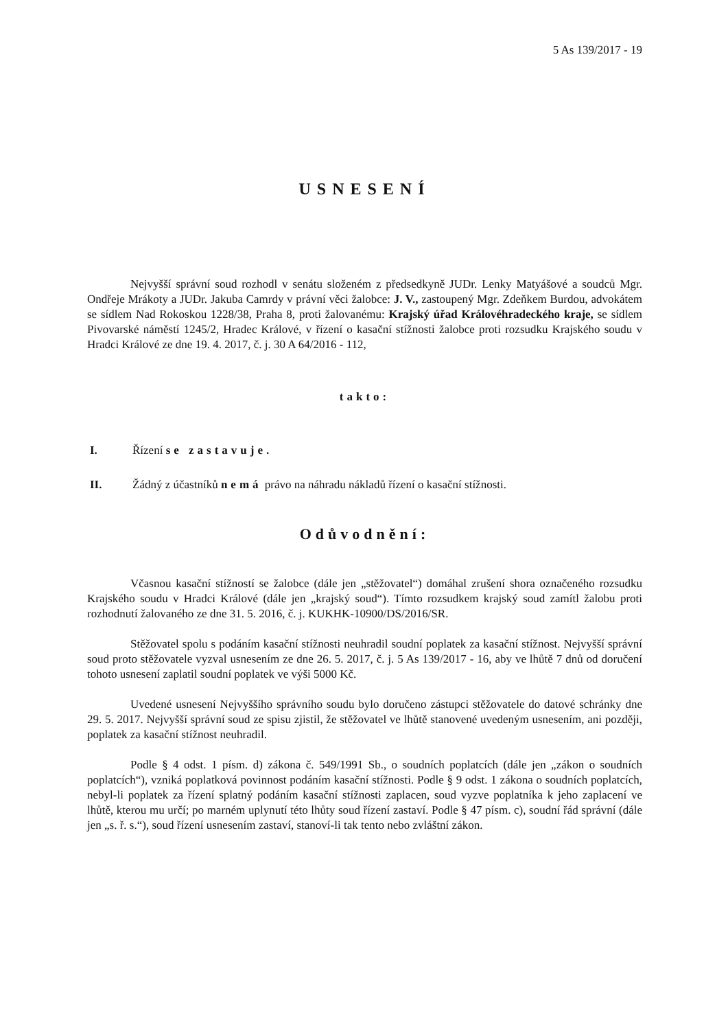5 As 139/2017 - 19
USNESENÍ
Nejvyšší správní soud rozhodl v senátu složeném z předsedkyně JUDr. Lenky Matyášové a soudců Mgr. Ondřeje Mrákoty a JUDr. Jakuba Camrdy v právní věci žalobce: J. V., zastoupený Mgr. Zdeňkem Burdou, advokátem se sídlem Nad Rokoskou 1228/38, Praha 8, proti žalovanému: Krajský úřad Královéhradeckého kraje, se sídlem Pivovarské náměstí 1245/2, Hradec Králové, v řízení o kasační stížnosti žalobce proti rozsudku Krajského soudu v Hradci Králové ze dne 19. 4. 2017, č. j. 30 A 64/2016 - 112,
takto:
I. Řízení se zastavuje.
II. Žádný z účastníků nemá právo na náhradu nákladů řízení o kasační stížnosti.
Odůvodnění:
Včasnou kasační stížností se žalobce (dále jen „stěžovatel“) domáhal zrušení shora označeného rozsudku Krajského soudu v Hradci Králové (dále jen „krajský soud“). Tímto rozsudkem krajský soud zamítl žalobu proti rozhodnutí žalovaného ze dne 31. 5. 2016, č. j. KUKHK-10900/DS/2016/SR.
Stěžovatel spolu s podáním kasační stížnosti neuhradil soudní poplatek za kasační stížnost. Nejvyšší správní soud proto stěžovatele vyzval usnesením ze dne 26. 5. 2017, č. j. 5 As 139/2017 - 16, aby ve lhůtě 7 dnů od doručení tohoto usnesení zaplatil soudní poplatek ve výši 5000 Kč.
Uvedené usnesení Nejvyššího správního soudu bylo doručeno zástupci stěžovatele do datové schránky dne 29. 5. 2017. Nejvyšší správní soud ze spisu zjistil, že stěžovatel ve lhůtě stanovené uvedeným usnesením, ani později, poplatek za kasační stížnost neuhradil.
Podle § 4 odst. 1 písm. d) zákona č. 549/1991 Sb., o soudních poplatcích (dále jen „zákon o soudních poplatcích“), vzniká poplatková povinnost podáním kasační stížnosti. Podle § 9 odst. 1 zákona o soudních poplatcích, nebyl-li poplatek za řízení splatný podáním kasační stížnosti zaplacen, soud vyzve poplatníka k jeho zaplacení ve lhůtě, kterou mu určí; po marném uplynutí této lhůty soud řízení zastaví. Podle § 47 písm. c), soudní řád správní (dále jen „s. ř. s.“), soud řízení usnesením zastaví, stanoví-li tak tento nebo zvláštní zákon.